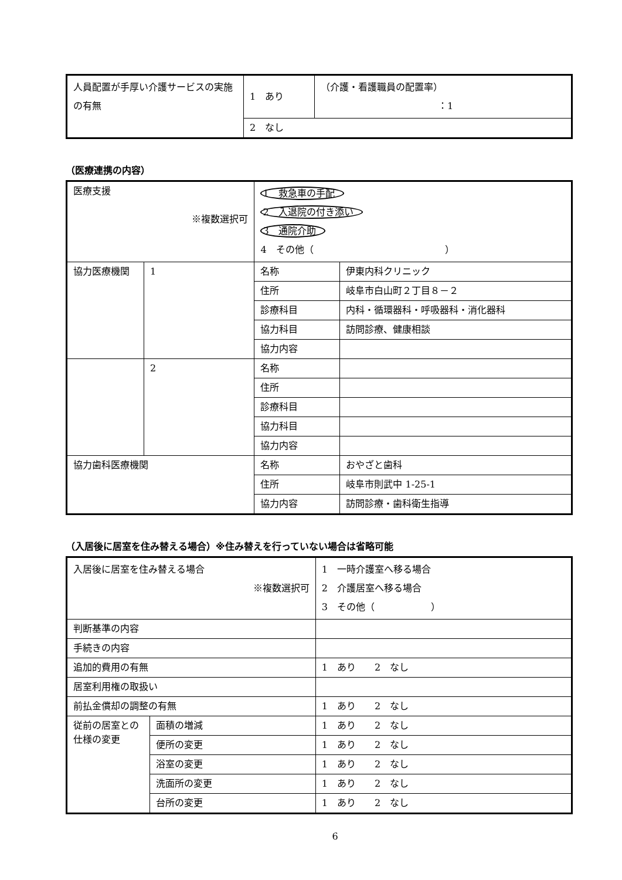| 人員配置が手厚い介護サービスの実施の有無 | 1 あり | （介護・看護職員の配置率） ：1 |
| | 2 なし | |
（医療連携の内容）
| 医療支援 ※複数選択可 | | 1 救急車の手配 2 入退院の付き添い 3 通院介助 4 その他（ ） | |
| 協力医療機関 | 1 | 名称 | 伊東内科クリニック |
| | | 住所 | 岐阜市白山町２丁目８－２ |
| | | 診療科目 | 内科・循環器科・呼吸器科・消化器科 |
| | | 協力科目 | 訪問診療、健康相談 |
| | | 協力内容 | |
| | 2 | 名称 | |
| | | 住所 | |
| | | 診療科目 | |
| | | 協力科目 | |
| | | 協力内容 | |
| 協力歯科医療機関 | | 名称 | おやざと歯科 |
| | | 住所 | 岐阜市則武中 1-25-1 |
| | | 協力内容 | 訪問診療・歯科衛生指導 |
（入居後に居室を住み替える場合）※住み替えを行っていない場合は省略可能
| 入居後に居室を住み替える場合 ※複数選択可 | | 1 一時介護室へ移る場合 2 介護居室へ移る場合 3 その他（ ） |
| 判断基準の内容 | | |
| 手続きの内容 | | |
| 追加的費用の有無 | | 1 あり 2 なし |
| 居室利用権の取扱い | | |
| 前払金償却の調整の有無 | | 1 あり 2 なし |
| 従前の居室との仕様の変更 | 面積の増減 | 1 あり 2 なし |
| | 便所の変更 | 1 あり 2 なし |
| | 浴室の変更 | 1 あり 2 なし |
| | 洗面所の変更 | 1 あり 2 なし |
| | 台所の変更 | 1 あり 2 なし |
6